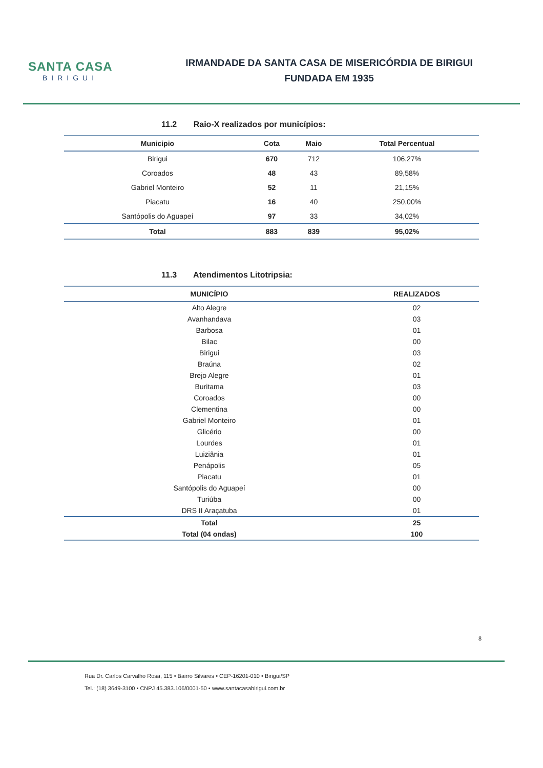SANTA CASA
BIRIGUI
IRMANDADE DA SANTA CASA DE MISERICÓRDIA DE BIRIGUI
FUNDADA EM 1935
11.2 Raio-X realizados por municípios:
| Municipio | Cota | Maio | Total Percentual |
| --- | --- | --- | --- |
| Birigui | 670 | 712 | 106,27% |
| Coroados | 48 | 43 | 89,58% |
| Gabriel Monteiro | 52 | 11 | 21,15% |
| Piacatu | 16 | 40 | 250,00% |
| Santópolis do Aguapeí | 97 | 33 | 34,02% |
| Total | 883 | 839 | 95,02% |
11.3 Atendimentos Litotripsia:
| MUNICÍPIO | REALIZADOS |
| --- | --- |
| Alto Alegre | 02 |
| Avanhandava | 03 |
| Barbosa | 01 |
| Bilac | 00 |
| Birigui | 03 |
| Braúna | 02 |
| Brejo Alegre | 01 |
| Buritama | 03 |
| Coroados | 00 |
| Clementina | 00 |
| Gabriel Monteiro | 01 |
| Glicério | 00 |
| Lourdes | 01 |
| Luiziânia | 01 |
| Penápolis | 05 |
| Piacatu | 01 |
| Santópolis do Aguapeí | 00 |
| Turiúba | 00 |
| DRS II Araçatuba | 01 |
| Total | 25 |
| Total (04 ondas) | 100 |
8
Rua Dr. Carlos Carvalho Rosa, 115 • Bairro Silvares • CEP-16201-010 • Birigui/SP
Tel.: (18) 3649-3100 • CNPJ 45.383.106/0001-50 • www.santacasabirigui.com.br